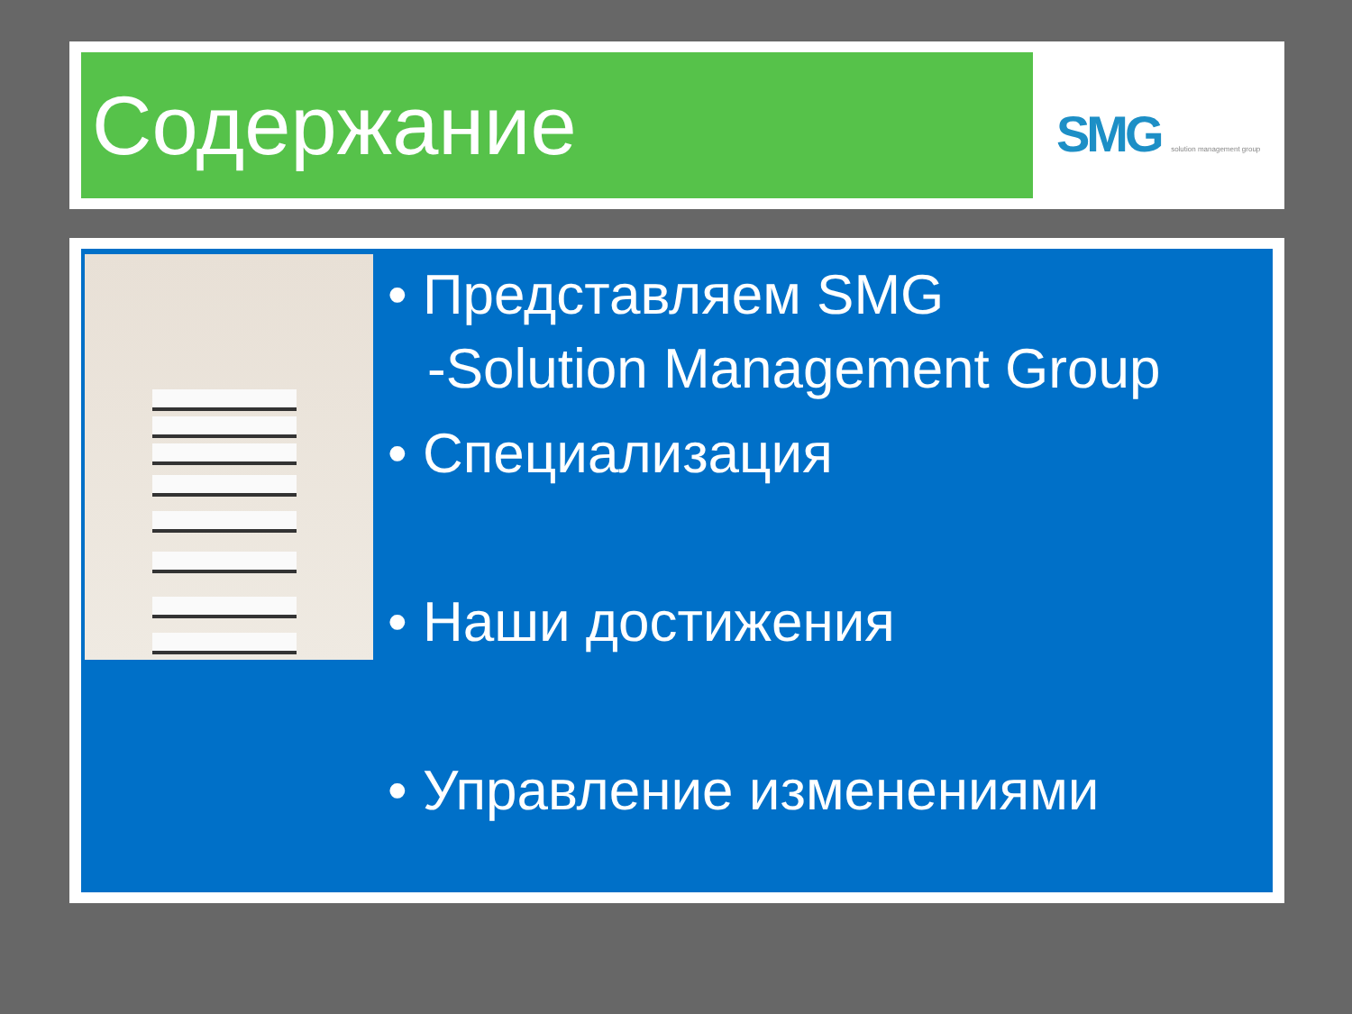Содержание SMG solution management group
• Представляем SMG
-Solution Management Group
• Специализация
• Наши достижения
• Управление изменениями